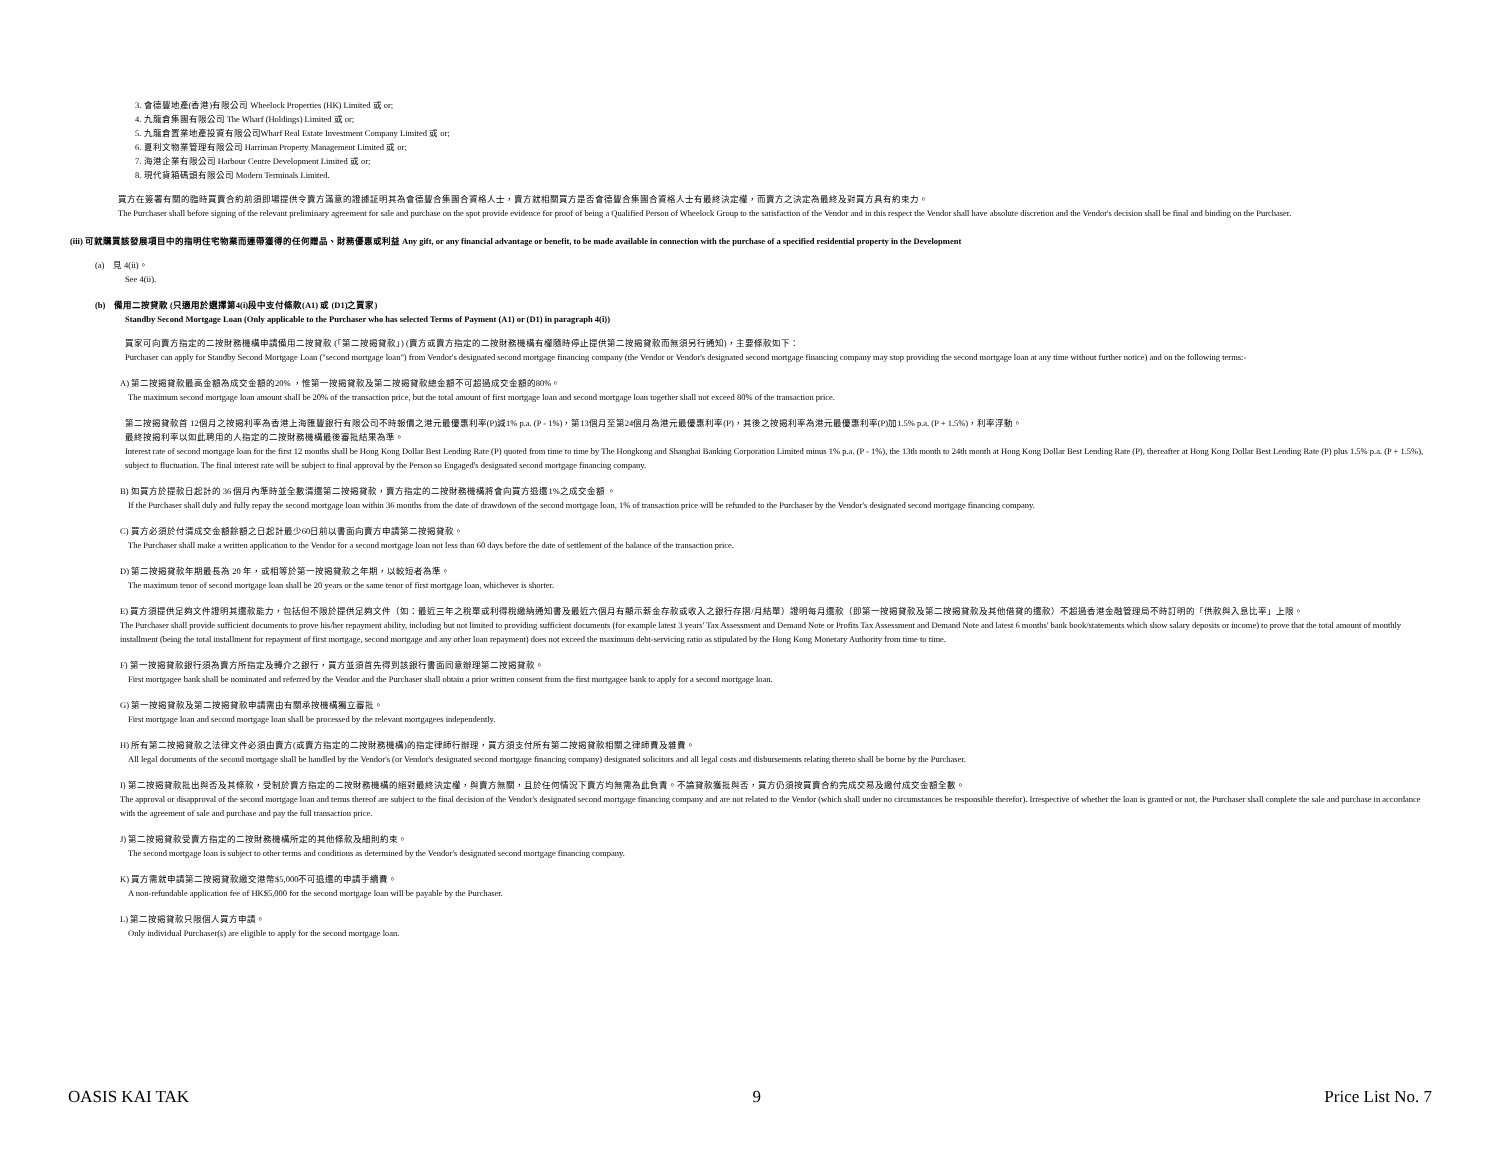3. 會德豐地產(香港)有限公司 Wheelock Properties (HK) Limited 或 or;
4. 九龍倉集團有限公司 The Wharf (Holdings) Limited 或 or;
5. 九龍倉置業地產投資有限公司Wharf Real Estate Investment Company Limited 或 or;
6. 夏利文物業管理有限公司 Harriman Property Management Limited 或 or;
7. 海港企業有限公司 Harbour Centre Development Limited 或 or;
8. 現代貨箱碼頭有限公司 Modern Terminals Limited.
買方在簽署有關的臨時買賣合約前須即場提供令賣方滿意的證據証明其為會德豐合集團合資格人士，賣方就相關買方是否會德豐合集團合資格人士有最終決定權，而賣方之決定為最終及對買方具有約束力。
The Purchaser shall before signing of the relevant preliminary agreement for sale and purchase on the spot provide evidence for proof of being a Qualified Person of Wheelock Group to the satisfaction of the Vendor and in this respect the Vendor shall have absolute discretion and the Vendor's decision shall be final and binding on the Purchaser.
(iii) 可就購買該發展項目中的指明住宅物業而連帶獲得的任何贈品、財務優惠或利益 Any gift, or any financial advantage or benefit, to be made available in connection with the purchase of a specified residential property in the Development
(a) 見 4(ii)。
See 4(ii).
(b) 備用二按貸款 (只適用於選擇第4(i)段中支付條款(A1) 或 (D1)之買家)
Standby Second Mortgage Loan (Only applicable to the Purchaser who has selected Terms of Payment (A1) or (D1) in paragraph 4(i))
買家可向賣方指定的二按財務機構申請備用二按貸款 (「第二按揭貸款」) (賣方或賣方指定的二按財務機構有權隨時停止提供第二按揭貸款而無須另行通知)，主要條款如下：
Purchaser can apply for Standby Second Mortgage Loan ("second mortgage loan") from Vendor's designated second mortgage financing company (the Vendor or Vendor's designated second mortgage financing company may stop providing the second mortgage loan at any time without further notice) and on the following terms:-
A) 第二按揭貸款最高金額為成交金額的20% ，惟第一按揭貸款及第二按揭貸款總金額不可超過成交金額的80%。
The maximum second mortgage loan amount shall be 20% of the transaction price, but the total amount of first mortgage loan and second mortgage loan together shall not exceed 80% of the transaction price.
第二按揭貸款首 12個月之按揭利率為香港上海匯豐銀行有限公司不時報價之港元最優惠利率(P)減1% p.a. (P - 1%)，第13個月至第24個月為港元最優惠利率(P)，其後之按揭利率為港元最優惠利率(P)加1.5% p.a. (P + 1.5%)，利率浮動。
最終按揭利率以如此聘用的人指定的二按財務機構最後審批結果為準。
Interest rate of second mortgage loan for the first 12 months shall be Hong Kong Dollar Best Lending Rate (P) quoted from time to time by The Hongkong and Shanghai Banking Corporation Limited minus 1% p.a. (P - 1%), the 13th month to 24th month at Hong Kong Dollar Best Lending Rate (P), thereafter at Hong Kong Dollar Best Lending Rate (P) plus 1.5% p.a. (P + 1.5%), subject to fluctuation. The final interest rate will be subject to final approval by the Person so Engaged's designated second mortgage financing company.
B) 如買方於提款日起計的 36 個月內準時並全數清還第二按揭貸款，賣方指定的二按財務機構將會向買方退還1%之成交金額 。
If the Purchaser shall duly and fully repay the second mortgage loan within 36 months from the date of drawdown of the second mortgage loan, 1% of transaction price will be refunded to the Purchaser by the Vendor's designated second mortgage financing company.
C) 買方必須於付清成交金額餘額之日起計最少60日前以書面向賣方申請第二按揭貸款。
The Purchaser shall make a written application to the Vendor for a second mortgage loan not less than 60 days before the date of settlement of the balance of the transaction price.
D) 第二按揭貸款年期最長為 20 年，或相等於第一按揭貸款之年期，以較短者為準。
The maximum tenor of second mortgage loan shall be 20 years or the same tenor of first mortgage loan, whichever is shorter.
E) 買方須提供足夠文件證明其還款能力，包括但不限於提供足夠文件（如：最近三年之稅單或利得稅繳納通知書及最近六個月有顯示薪金存款或收入之銀行存摺/月結單）證明每月還款（即第一按揭貸款及第二按揭貸款及其他借貸的還款）不超過香港金融管理局不時訂明的「供款與入息比率」上限。
The Purchaser shall provide sufficient documents to prove his/her repayment ability, including but not limited to providing sufficient documents (for example latest 3 years' Tax Assessment and Demand Note or Profits Tax Assessment and Demand Note and latest 6 months' bank book/statements which show salary deposits or income) to prove that the total amount of monthly installment (being the total installment for repayment of first mortgage, second mortgage and any other loan repayment) does not exceed the maximum debt-servicing ratio as stipulated by the Hong Kong Monetary Authority from time to time.
F) 第一按揭貸款銀行須為賣方所指定及轉介之銀行，買方並須首先得到該銀行書面同意辦理第二按揭貸款。
First mortgagee bank shall be nominated and referred by the Vendor and the Purchaser shall obtain a prior written consent from the first mortgagee bank to apply for a second mortgage loan.
G) 第一按揭貸款及第二按揭貸款申請需由有關承按機構獨立審批。
First mortgage loan and second mortgage loan shall be processed by the relevant mortgagees independently.
H) 所有第二按揭貸款之法律文件必須由賣方(或賣方指定的二按財務機構)的指定律師行辦理，買方須支付所有第二按揭貸款相關之律師費及雜費。
All legal documents of the second mortgage shall be handled by the Vendor's (or Vendor's designated second mortgage financing company) designated solicitors and all legal costs and disbursements relating thereto shall be borne by the Purchaser.
I) 第二按揭貸款批出與否及其條款，受制於賣方指定的二按財務機構的絕對最終決定權，與賣方無關，且於任何情況下賣方均無需為此負責。不論貸款獲批與否，買方仍須按買賣合約完成交易及繳付成交金額全數。
The approval or disapproval of the second mortgage loan and terms thereof are subject to the final decision of the Vendor's designated second mortgage financing company and are not related to the Vendor (which shall under no circumstances be responsible therefor). Irrespective of whether the loan is granted or not, the Purchaser shall complete the sale and purchase in accordance with the agreement of sale and purchase and pay the full transaction price.
J) 第二按揭貸款受賣方指定的二按財務機構所定的其他條款及細則約束。
The second mortgage loan is subject to other terms and conditions as determined by the Vendor's designated second mortgage financing company.
K) 買方需就申請第二按揭貸款繳交港幣$5,000不可退還的申請手續費。
A non-refundable application fee of HK$5,000 for the second mortgage loan will be payable by the Purchaser.
L) 第二按揭貸款只限個人買方申請。
Only individual Purchaser(s) are eligible to apply for the second mortgage loan.
OASIS KAI TAK 9 Price List No. 7